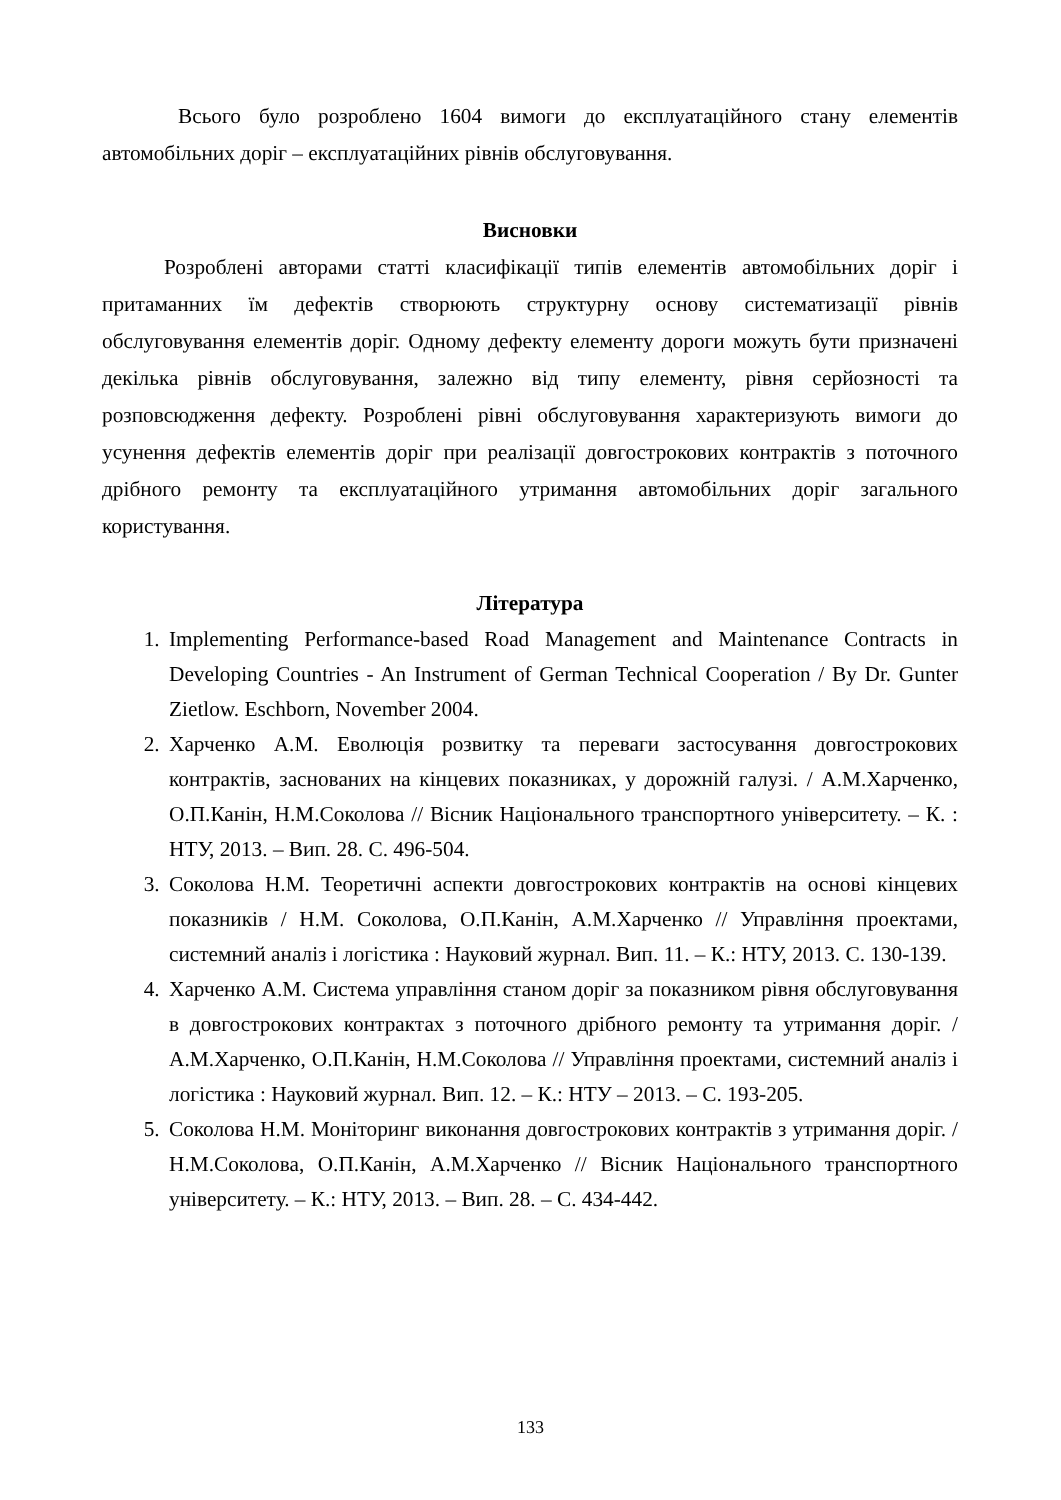Всього було розроблено 1604 вимоги до експлуатаційного стану елементів автомобільних доріг – експлуатаційних рівнів обслуговування.
Висновки
Розроблені авторами статті класифікації типів елементів автомобільних доріг і притаманних їм дефектів створюють структурну основу систематизації рівнів обслуговування елементів доріг. Одному дефекту елементу дороги можуть бути призначені декілька рівнів обслуговування, залежно від типу елементу, рівня серйозності та розповсюдження дефекту. Розроблені рівні обслуговування характеризують вимоги до усунення дефектів елементів доріг при реалізації довгострокових контрактів з поточного дрібного ремонту та експлуатаційного утримання автомобільних доріг загального користування.
Література
1. Implementing Performance-based Road Management and Maintenance Contracts in Developing Countries - An Instrument of German Technical Cooperation / By Dr. Gunter Zietlow. Eschborn, November 2004.
2. Харченко А.М. Еволюція розвитку та переваги застосування довгострокових контрактів, заснованих на кінцевих показниках, у дорожній галузі. / А.М.Харченко, О.П.Канін, Н.М.Соколова // Вісник Національного транспортного університету. – К. : НТУ, 2013. – Вип. 28. С. 496-504.
3. Соколова Н.М. Теоретичні аспекти довгострокових контрактів на основі кінцевих показників / Н.М. Соколова, О.П.Канін, А.М.Харченко // Управління проектами, системний аналіз і логістика : Науковий журнал. Вип. 11. – К.: НТУ, 2013. С. 130-139.
4. Харченко А.М. Система управління станом доріг за показником рівня обслуговування в довгострокових контрактах з поточного дрібного ремонту та утримання доріг. / А.М.Харченко, О.П.Канін, Н.М.Соколова // Управління проектами, системний аналіз і логістика : Науковий журнал. Вип. 12. – К.: НТУ – 2013. – С. 193-205.
5. Соколова Н.М. Моніторинг виконання довгострокових контрактів з утримання доріг. / Н.М.Соколова, О.П.Канін, А.М.Харченко // Вісник Національного транспортного університету. – К.: НТУ, 2013. – Вип. 28. – С. 434-442.
133